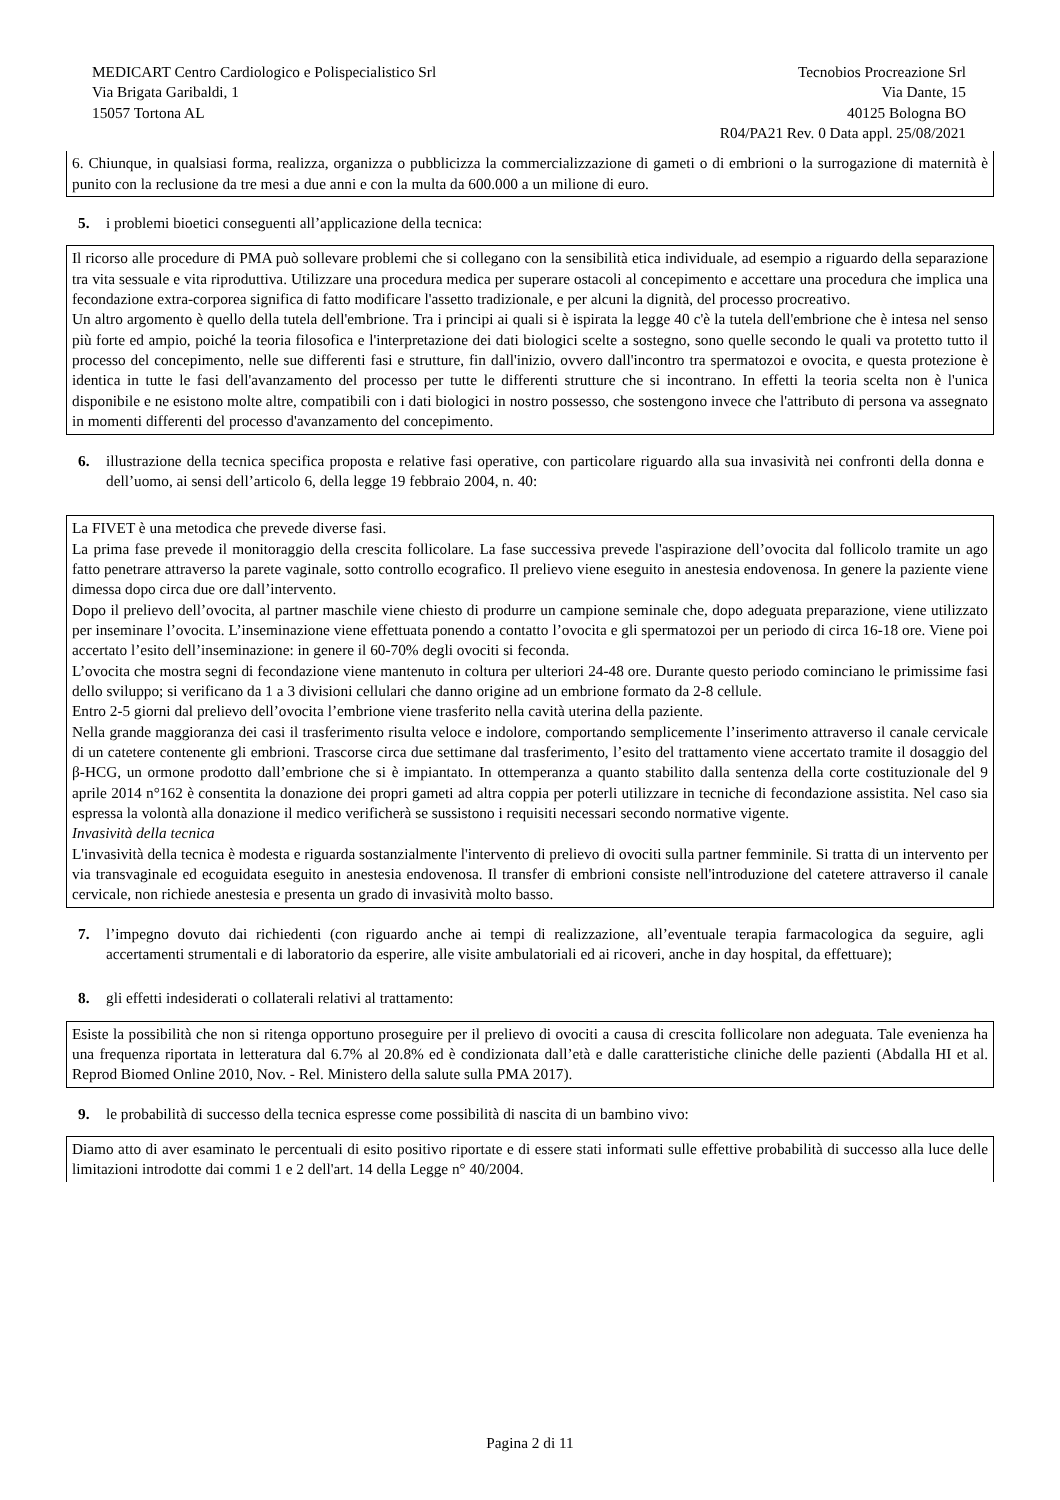MEDICART Centro Cardiologico e Polispecialistico Srl
Via Brigata Garibaldi, 1
15057 Tortona AL
Tecnobios Procreazione Srl
Via Dante, 15
40125 Bologna BO
R04/PA21 Rev. 0 Data appl. 25/08/2021
6. Chiunque, in qualsiasi forma, realizza, organizza o pubblicizza la commercializzazione di gameti o di embrioni o la surrogazione di maternità è punito con la reclusione da tre mesi a due anni e con la multa da 600.000 a un milione di euro.
5. i problemi bioetici conseguenti all’applicazione della tecnica:
Il ricorso alle procedure di PMA può sollevare problemi che si collegano con la sensibilità etica individuale, ad esempio a riguardo della separazione tra vita sessuale e vita riproduttiva. Utilizzare una procedura medica per superare ostacoli al concepimento e accettare una procedura che implica una fecondazione extra-corporea significa di fatto modificare l'assetto tradizionale, e per alcuni la dignità, del processo procreativo.
Un altro argomento è quello della tutela dell'embrione. Tra i principi ai quali si è ispirata la legge 40 c'è la tutela dell'embrione che è intesa nel senso più forte ed ampio, poiché la teoria filosofica e l'interpretazione dei dati biologici scelte a sostegno, sono quelle secondo le quali va protetto tutto il processo del concepimento, nelle sue differenti fasi e strutture, fin dall'inizio, ovvero dall'incontro tra spermatozoi e ovocita, e questa protezione è identica in tutte le fasi dell'avanzamento del processo per tutte le differenti strutture che si incontrano. In effetti la teoria scelta non è l'unica disponibile e ne esistono molte altre, compatibili con i dati biologici in nostro possesso, che sostengono invece che l'attributo di persona va assegnato in momenti differenti del processo d'avanzamento del concepimento.
6. illustrazione della tecnica specifica proposta e relative fasi operative, con particolare riguardo alla sua invasività nei confronti della donna e dell’uomo, ai sensi dell’articolo 6, della legge 19 febbraio 2004, n. 40:
La FIVET è una metodica che prevede diverse fasi.
La prima fase prevede il monitoraggio della crescita follicolare. La fase successiva prevede l'aspirazione dell’ovocita dal follicolo tramite un ago fatto penetrare attraverso la parete vaginale, sotto controllo ecografico. Il prelievo viene eseguito in anestesia endovenosa. In genere la paziente viene dimessa dopo circa due ore dall’intervento.
Dopo il prelievo dell’ovocita, al partner maschile viene chiesto di produrre un campione seminale che, dopo adeguata preparazione, viene utilizzato per inseminare l’ovocita. L’inseminazione viene effettuata ponendo a contatto l’ovocita e gli spermatozoi per un periodo di circa 16-18 ore. Viene poi accertato l’esito dell’inseminazione: in genere il 60-70% degli ovociti si feconda.
L’ovocita che mostra segni di fecondazione viene mantenuto in coltura per ulteriori 24-48 ore. Durante questo periodo cominciano le primissime fasi dello sviluppo; si verificano da 1 a 3 divisioni cellulari che danno origine ad un embrione formato da 2-8 cellule.
Entro 2-5 giorni dal prelievo dell’ovocita l’embrione viene trasferito nella cavità uterina della paziente.
Nella grande maggioranza dei casi il trasferimento risulta veloce e indolore, comportando semplicemente l’inserimento attraverso il canale cervicale di un catetere contenente gli embrioni. Trascorse circa due settimane dal trasferimento, l’esito del trattamento viene accertato tramite il dosaggio del β-HCG, un ormone prodotto dall’embrione che si è impiantato. In ottemperanza a quanto stabilito dalla sentenza della corte costituzionale del 9 aprile 2014 n°162 è consentita la donazione dei propri gameti ad altra coppia per poterli utilizzare in tecniche di fecondazione assistita. Nel caso sia espressa la volontà alla donazione il medico verificherà se sussistono i requisiti necessari secondo normative vigente.
Invasività della tecnica
L'invasività della tecnica è modesta e riguarda sostanzialmente l'intervento di prelievo di ovociti sulla partner femminile. Si tratta di un intervento per via transvaginale ed ecoguidata eseguito in anestesia endovenosa. Il transfer di embrioni consiste nell'introduzione del catetere attraverso il canale cervicale, non richiede anestesia e presenta un grado di invasività molto basso.
7. l’impegno dovuto dai richiedenti (con riguardo anche ai tempi di realizzazione, all’eventuale terapia farmacologica da seguire, agli accertamenti strumentali e di laboratorio da esperire, alle visite ambulatoriali ed ai ricoveri, anche in day hospital, da effettuare);
8. gli effetti indesiderati o collaterali relativi al trattamento:
Esiste la possibilità che non si ritenga opportuno proseguire per il prelievo di ovociti a causa di crescita follicolare non adeguata. Tale evenienza ha una frequenza riportata in letteratura dal 6.7% al 20.8% ed è condizionata dall’età e dalle caratteristiche cliniche delle pazienti (Abdalla HI et al. Reprod Biomed Online 2010, Nov. - Rel. Ministero della salute sulla PMA 2017).
9. le probabilità di successo della tecnica espresse come possibilità di nascita di un bambino vivo:
Diamo atto di aver esaminato le percentuali di esito positivo riportate e di essere stati informati sulle effettive probabilità di successo alla luce delle limitazioni introdotte dai commi 1 e 2 dell'art. 14 della Legge n° 40/2004.
Pagina 2 di 11